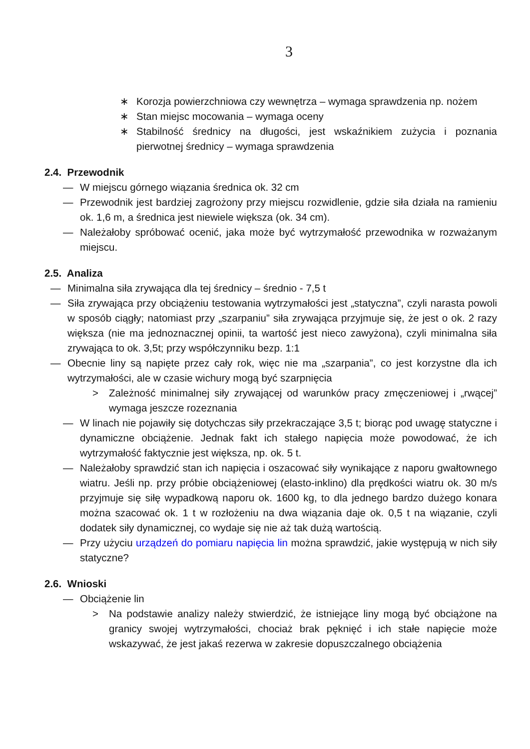3
∗ Korozja powierzchniowa czy wewnętrza – wymaga sprawdzenia np. nożem
∗ Stan miejsc mocowania – wymaga oceny
∗ Stabilność średnicy na długości, jest wskaźnikiem zużycia i poznania pierwotnej średnicy – wymaga sprawdzenia
2.4. Przewodnik
— W miejscu górnego wiązania średnica ok. 32 cm
— Przewodnik jest bardziej zagrożony przy miejscu rozwidlenie, gdzie siła działa na ramieniu ok. 1,6 m, a średnica jest niewiele większa (ok. 34 cm).
— Należałoby spróbować ocenić, jaka może być wytrzymałość przewodnika w rozważanym miejscu.
2.5. Analiza
— Minimalna siła zrywająca dla tej średnicy – średnio - 7,5 t
— Siła zrywająca przy obciążeniu testowania wytrzymałości jest „statyczna”, czyli narasta powoli w sposób ciągły; natomiast przy „szarpaniu” siła zrywająca przyjmuje się, że jest o ok. 2 razy większa (nie ma jednoznacznej opinii, ta wartość jest nieco zawyżona), czyli minimalna siła zrywająca to ok. 3,5t; przy współczynniku bezp. 1:1
— Obecnie liny są napięte przez cały rok, więc nie ma „szarpania”, co jest korzystne dla ich wytrzymałości, ale w czasie wichury mogą być szarpnięcia
> Zależność minimalnej siły zrywającej od warunków pracy zmęczeniowej i „rwącej” wymaga jeszcze rozeznania
— W linach nie pojawiły się dotychczas siły przekraczające 3,5 t; biorąc pod uwagę statyczne i dynamiczne obciążenie. Jednak fakt ich stałego napięcia może powodować, że ich wytrzymałość faktycznie jest większa, np. ok. 5 t.
— Należałoby sprawdzić stan ich napięcia i oszacować siły wynikające z naporu gwałtownego wiatru. Jeśli np. przy próbie obciążeniowej (elasto-inklino) dla prędkości wiatru ok. 30 m/s przyjmuje się siłę wypadkową naporu ok. 1600 kg, to dla jednego bardzo dużego konara można szacować ok. 1 t w rozłożeniu na dwa wiązania daje ok. 0,5 t na wiązanie, czyli dodatek siły dynamicznej, co wydaje się nie aż tak dużą wartością.
— Przy użyciu urządzeń do pomiaru napięcia lin można sprawdzić, jakie występują w nich siły statyczne?
2.6. Wnioski
— Obciążenie lin
> Na podstawie analizy należy stwierdzić, że istniejące liny mogą być obciążone na granicy swojej wytrzymałości, chociaż brak pęknięć i ich stałe napięcie może wskazywać, że jest jakaś rezerwa w zakresie dopuszczalnego obciążenia